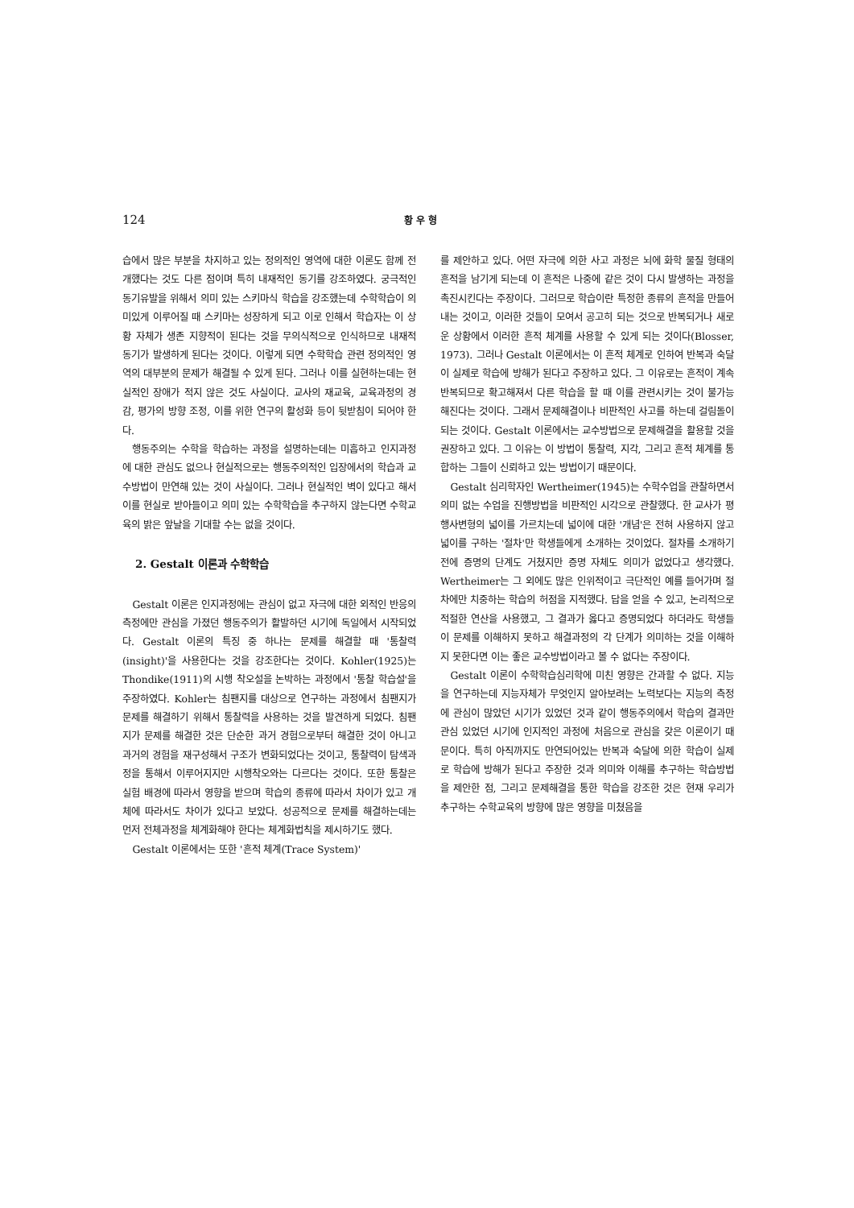124 황 우 형
습에서 많은 부분을 차지하고 있는 정의적인 영역에 대한 이론도 함께 전개했다는 것도 다른 점이며 특히 내재적인 동기를 강조하였다. 궁극적인 동기유발을 위해서 의미 있는 스키마식 학습을 강조했는데 수학학습이 의미있게 이루어질 때 스키마는 성장하게 되고 이로 인해서 학습자는 이 상황 자체가 생존 지향적이 된다는 것을 무의식적으로 인식하므로 내재적 동기가 발생하게 된다는 것이다. 이렇게 되면 수학학습 관련 정의적인 영역의 대부분의 문제가 해결될 수 있게 된다. 그러나 이를 실현하는데는 현실적인 장애가 적지 않은 것도 사실이다. 교사의 재교육, 교육과정의 경감, 평가의 방향 조정, 이를 위한 연구의 활성화 등이 뒷받침이 되어야 한다.
행동주의는 수학을 학습하는 과정을 설명하는데는 미흡하고 인지과정에 대한 관심도 없으나 현실적으로는 행동주의적인 입장에서의 학습과 교수방법이 만연해 있는 것이 사실이다. 그러나 현실적인 벽이 있다고 해서 이를 현실로 받아들이고 의미 있는 수학학습을 추구하지 않는다면 수학교육의 밝은 앞날을 기대할 수는 없을 것이다.
2. Gestalt 이론과 수학학습
Gestalt 이론은 인지과정에는 관심이 없고 자극에 대한 외적인 반응의 측정에만 관심을 가졌던 행동주의가 활발하던 시기에 독일에서 시작되었다. Gestalt 이론의 특징 중 하나는 문제를 해결할 때 '통찰력(insight)'을 사용한다는 것을 강조한다는 것이다. Kohler(1925)는 Thondike(1911)의 시행 착오설을 논박하는 과정에서 '통찰 학습설'을 주장하였다. Kohler는 침팬지를 대상으로 연구하는 과정에서 침팬지가 문제를 해결하기 위해서 통찰력을 사용하는 것을 발견하게 되었다. 침팬지가 문제를 해결한 것은 단순한 과거 경험으로부터 해결한 것이 아니고 과거의 경험을 재구성해서 구조가 변화되었다는 것이고, 통찰력이 탐색과정을 통해서 이루어지지만 시행착오와는 다르다는 것이다. 또한 통찰은 실험 배경에 따라서 영향을 받으며 학습의 종류에 따라서 차이가 있고 개체에 따라서도 차이가 있다고 보았다. 성공적으로 문제를 해결하는데는 먼저 전체과정을 체계화해야 한다는 체계화법칙을 제시하기도 했다.
Gestalt 이론에서는 또한 '흔적 체계(Trace System)'
를 제안하고 있다. 어떤 자극에 의한 사고 과정은 뇌에 화학 물질 형태의 흔적을 남기게 되는데 이 흔적은 나중에 같은 것이 다시 발생하는 과정을 촉진시킨다는 주장이다. 그러므로 학습이란 특정한 종류의 흔적을 만들어 내는 것이고, 이러한 것들이 모여서 공고히 되는 것으로 반복되거나 새로운 상황에서 이러한 흔적 체계를 사용할 수 있게 되는 것이다(Blosser, 1973). 그러나 Gestalt 이론에서는 이 흔적 체계로 인하여 반복과 숙달이 실제로 학습에 방해가 된다고 주장하고 있다. 그 이유로는 흔적이 계속 반복되므로 확고해져서 다른 학습을 할 때 이를 관련시키는 것이 불가능해진다는 것이다. 그래서 문제해결이나 비판적인 사고를 하는데 걸림돌이 되는 것이다. Gestalt 이론에서는 교수방법으로 문제해결을 활용할 것을 권장하고 있다. 그 이유는 이 방법이 통찰력, 지각, 그리고 흔적 체계를 통합하는 그들이 신뢰하고 있는 방법이기 때문이다.
Gestalt 심리학자인 Wertheimer(1945)는 수학수업을 관찰하면서 의미 없는 수업을 진행방법을 비판적인 시각으로 관찰했다. 한 교사가 평행사변형의 넓이를 가르치는데 넓이에 대한 '개념'은 전혀 사용하지 않고 넓이를 구하는 '절차'만 학생들에게 소개하는 것이었다. 절차를 소개하기 전에 증명의 단계도 거쳤지만 증명 자체도 의미가 없었다고 생각했다. Wertheimer는 그 외에도 많은 인위적이고 극단적인 예를 들어가며 절차에만 치중하는 학습의 허점을 지적했다. 답을 얻을 수 있고, 논리적으로 적절한 연산을 사용했고, 그 결과가 옳다고 증명되었다 하더라도 학생들이 문제를 이해하지 못하고 해결과정의 각 단계가 의미하는 것을 이해하지 못한다면 이는 좋은 교수방법이라고 볼 수 없다는 주장이다.
Gestalt 이론이 수학학습심리학에 미친 영향은 간과할 수 없다. 지능을 연구하는데 지능자체가 무엇인지 알아보려는 노력보다는 지능의 측정에 관심이 많았던 시기가 있었던 것과 같이 행동주의에서 학습의 결과만 관심 있었던 시기에 인지적인 과정에 처음으로 관심을 갖은 이론이기 때문이다. 특히 아직까지도 만연되어있는 반복과 숙달에 의한 학습이 실제로 학습에 방해가 된다고 주장한 것과 의미와 이해를 추구하는 학습방법을 제안한 점, 그리고 문제해결을 통한 학습을 강조한 것은 현재 우리가 추구하는 수학교육의 방향에 많은 영향을 미쳤음을